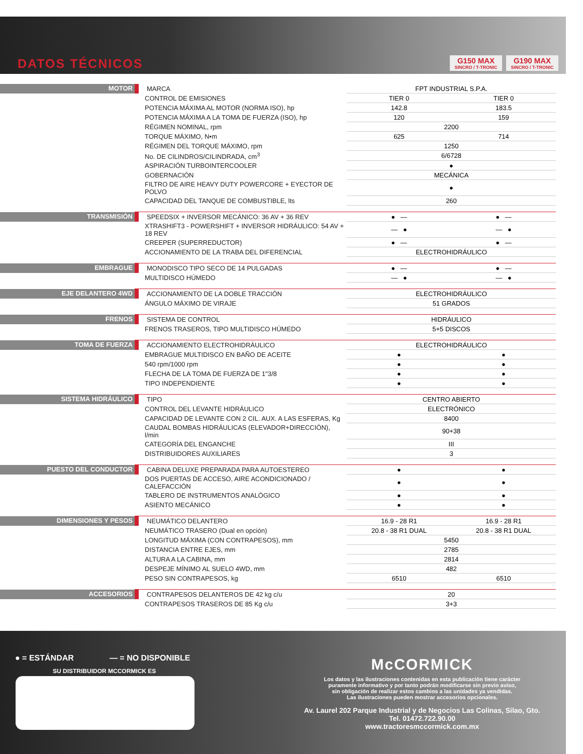DATOS TÉCNICOS
G150 MAX
SINCRO / T-TRONIC
G190 MAX
SINCRO / T-TRONIC
| MOTOR | MARCA | FPT INDUSTRIAL S.P.A. | |
| | CONTROL DE EMISIONES | TIER 0 | TIER 0 |
| | POTENCIA MÁXIMA AL MOTOR (NORMA ISO), hp | 142.8 | 183.5 |
| | POTENCIA MÁXIMA A LA TOMA DE FUERZA (ISO), hp | 120 | 159 |
| | RÉGIMEN NOMINAL, rpm | 2200 | |
| | TORQUE MÁXIMO, N•m | 625 | 714 |
| | RÉGIMEN DEL TORQUE MÁXIMO, rpm | 1250 | |
| | No. DE CILINDROS/CILINDRADA, cm<sup>3</sup> | 6/6728 | |
| | ASPIRACIÓN TURBOINTERCOOLER | ● | |
| | GOBERNACIÓN | MECÁNICA | |
| | FILTRO DE AIRE HEAVY DUTY POWERCORE + EYECTOR DE POLVO | ● | |
| | CAPACIDAD DEL TANQUE DE COMBUSTIBLE, lts | 260 | |
| TRANSMISIÓN | SPEEDSIX + INVERSOR MECÁNICO: 36 AV + 36 REV | ● — | ● — |
| | XTRASHIFT3 - POWERSHIFT + INVERSOR HIDRÁULICO: 54 AV + 18 REV | — ● | — ● |
| | CREEPER (SUPERREDUCTOR) | ● — | ● — |
| | ACCIONAMIENTO DE LA TRABA DEL DIFERENCIAL | ELECTROHIDRÁULICO | |
| EMBRAGUE | MONODISCO TIPO SECO DE 14 PULGADAS | ● — | ● — |
| | MULTIDISCO HÚMEDO | — ● | — ● |
| EJE DELANTERO 4WD | ACCIONAMIENTO DE LA DOBLE TRACCIÓN | ELECTROHIDRÁULICO | |
| | ÁNGULO MÁXIMO DE VIRAJE | 51 GRADOS | |
| FRENOS | SISTEMA DE CONTROL | HIDRÁULICO | |
| | FRENOS TRASEROS, TIPO MULTIDISCO HÚMEDO | 5+5 DISCOS | |
| TOMA DE FUERZA | ACCIONAMIENTO ELECTROHIDRÁULICO | ELECTROHIDRÁULICO | |
| | EMBRAGUE MULTIDISCO EN BAÑO DE ACEITE | ● | ● |
| | 540 rpm/1000 rpm | ● | ● |
| | FLECHA DE LA TOMA DE FUERZA DE 1"3/8 | ● | ● |
| | TIPO INDEPENDIENTE | ● | ● |
| SISTEMA HIDRÁULICO | TIPO | CENTRO ABIERTO | |
| | CONTROL DEL LEVANTE HIDRÁULICO | ELECTRÓNICO | |
| | CAPACIDAD DE LEVANTE CON 2 CIL. AUX. A LAS ESFERAS, Kg | 8400 | |
| | CAUDAL BOMBAS HIDRÁULICAS (ELEVADOR+DIRECCIÓN), l/min | 90+38 | |
| | CATEGORÍA DEL ENGANCHE | III | |
| | DISTRIBUIDORES AUXILIARES | 3 | |
| PUESTO DEL CONDUCTOR | CABINA DELUXE PREPARADA PARA AUTOESTEREO | ● | ● |
| | DOS PUERTAS DE ACCESO, AIRE ACONDICIONADO / CALEFACCIÓN | ● | ● |
| | TABLERO DE INSTRUMENTOS ANALÓGICO | ● | ● |
| | ASIENTO MECÁNICO | ● | ● |
| DIMENSIONES Y PESOS | NEUMÁTICO DELANTERO | 16.9 - 28 R1 | 16.9 - 28 R1 |
| | NEUMÁTICO TRASERO (Dual en opción) | 20.8 - 38 R1 DUAL | 20.8 - 38 R1 DUAL |
| | LONGITUD MÁXIMA (CON CONTRAPESOS), mm | 5450 | |
| | DISTANCIA ENTRE EJES, mm | 2785 | |
| | ALTURA A LA CABINA, mm | 2814 | |
| | DESPEJE MÍNIMO AL SUELO 4WD, mm | 482 | |
| | PESO SIN CONTRAPESOS, kg | 6510 | 6510 |
| ACCESORIOS | CONTRAPESOS DELANTEROS DE 42 kg c/u | 20 | |
| | CONTRAPESOS TRASEROS DE 85 Kg c/u | 3+3 | |
● = ESTÁNDAR — = NO DISPONIBLE
SU DISTRIBUIDOR MCCORMICK ES
McCORMICK
Los datos y las ilustraciones contenidas en esta publicación tiene carácter
puramente informativo y por tanto podrán modificarse sin previo aviso,
sin obligación de realizar estos cambios a las unidades ya vendidas.
Las ilustraciones pueden mostrar accesorios opcionales.
Av. Laurel 202 Parque Industrial y de Negocios Las Colinas, Silao, Gto.
Tel. 01472.722.90.00
www.tractoresmccormick.com.mx